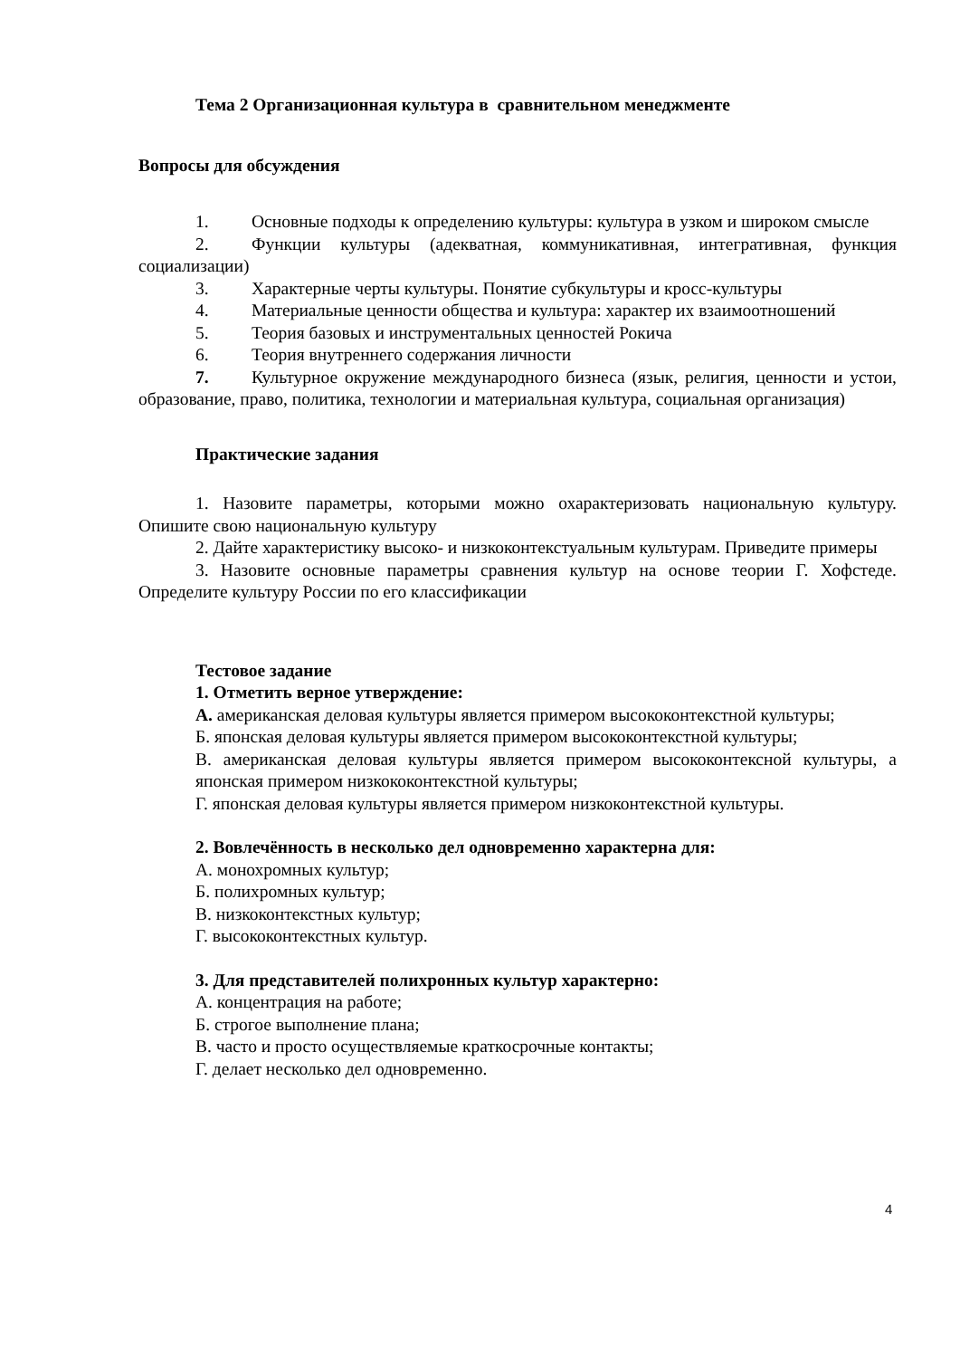Тема 2 Организационная культура в сравнительном менеджменте
Вопросы для обсуждения
1. Основные подходы к определению культуры: культура в узком и широком смысле
2. Функции культуры (адекватная, коммуникативная, интегративная, функция социализации)
3. Характерные черты культуры. Понятие субкультуры и кросс-культуры
4. Материальные ценности общества и культура: характер их взаимоотношений
5. Теория базовых и инструментальных ценностей Рокича
6. Теория внутреннего содержания личности
7. Культурное окружение международного бизнеса (язык, религия, ценности и устои, образование, право, политика, технологии и материальная культура, социальная организация)
Практические задания
1. Назовите параметры, которыми можно охарактеризовать национальную культуру. Опишите свою национальную культуру
2. Дайте характеристику высоко- и низкоконтекстуальным культурам. Приведите примеры
3. Назовите основные параметры сравнения культур на основе теории Г. Хофстеде. Определите культуру России по его классификации
Тестовое задание
1. Отметить верное утверждение:
А. американская деловая культуры является примером высококонтекстной культуры;
Б. японская деловая культуры является примером высококонтекстной культуры;
В. американская деловая культуры является примером высококонтексной культуры, а японская примером низкококонтекстной культуры;
Г. японская деловая культуры является примером низкоконтекстной культуры.
2. Вовлечённость в несколько дел одновременно характерна для:
А. монохромных культур;
Б. полихромных культур;
В. низкоконтекстных культур;
Г. высококонтекстных культур.
3. Для представителей полихронных культур характерно:
А. концентрация на работе;
Б. строгое выполнение плана;
В. часто и просто осуществляемые краткосрочные контакты;
Г. делает несколько дел одновременно.
4